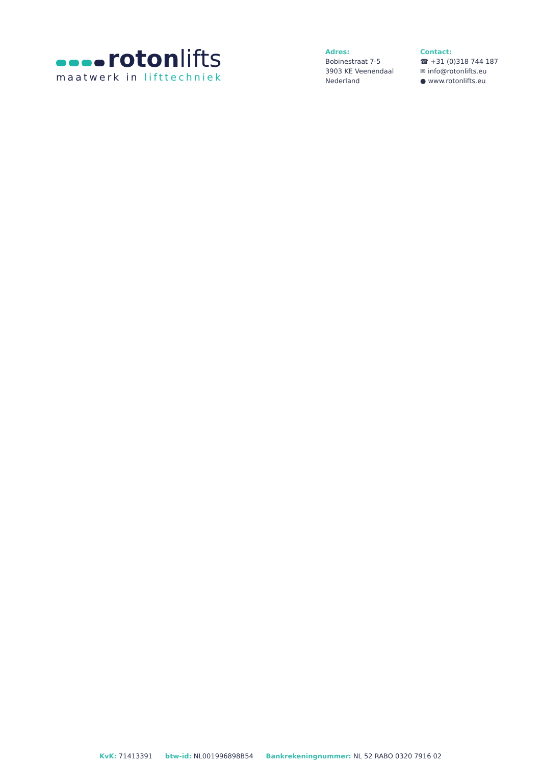roton lifts
maatwerk in lifttechniek
Adres:
Bobinestraat 7-5
3903 KE Veenendaal
Nederland
Contact:
☎ +31 (0)318 744 187
✉ info@rotonlifts.eu
● www.rotonlifts.eu
KvK: 71413391 btw-id: NL001996898B54 Bankrekeningnummer: NL 52 RABO 0320 7916 02